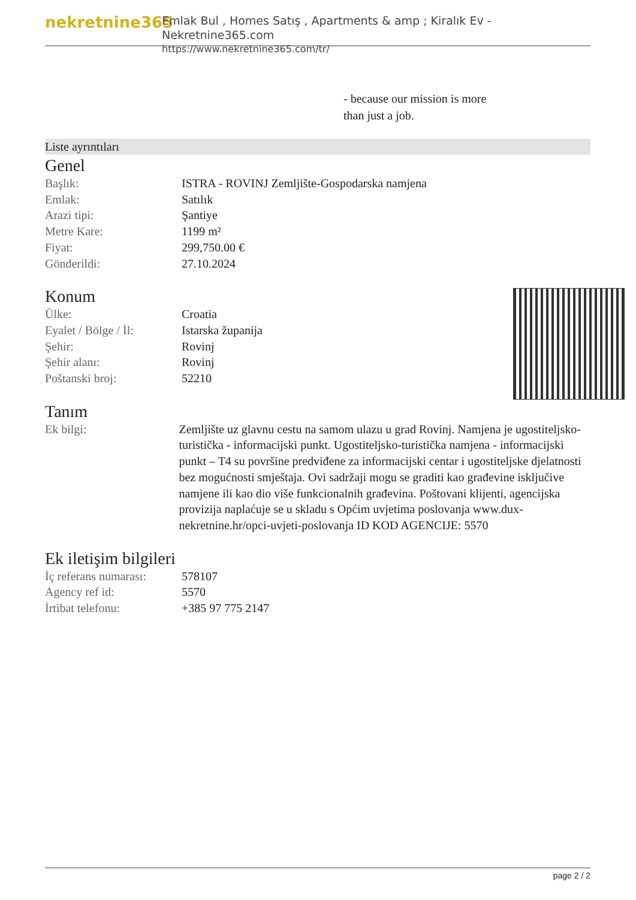nekretnine365
Emlak Bul , Homes Satış , Apartments & amp ; Kiralık Ev - Nekretnine365.com
https://www.nekretnine365.com/tr/
- because our mission is more
than just a job.
Liste ayrıntıları
Genel
| Başlık: | ISTRA - ROVINJ Zemljište-Gospodarska namjena |
| Emlak: | Satılık |
| Arazi tipi: | Şantiye |
| Metre Kare: | 1199 m² |
| Fiyat: | 299,750.00 € |
| Gönderildi: | 27.10.2024 |
Konum
| Ülke: | Croatia |
| Eyalet / Bölge / İl: | Istarska županija |
| Şehir: | Rovinj |
| Şehir alanı: | Rovinj |
| Poštanski broj: | 52210 |
Tanım
| Ek bilgi: | Zemljište uz glavnu cestu na samom ulazu u grad Rovinj. Namjena je ugostiteljsko-turistička - informacijski punkt. Ugostiteljsko-turistička namjena - informacijski punkt – T4 su površine predviđene za informacijski centar i ugostiteljske djelatnosti bez mogućnosti smještaja. Ovi sadržaji mogu se graditi kao građevine isključive namjene ili kao dio više funkcionalnih građevina. Poštovani klijenti, agencijska provizija naplaćuje se u skladu s Općim uvjetima poslovanja www.dux-nekretnine.hr/opci-uvjeti-poslovanja ID KOD AGENCIJE: 5570 |
Ek iletişim bilgileri
| İç referans numarası: | 578107 |
| Agency ref id: | 5570 |
| İrtibat telefonu: | +385 97 775 2147 |
page 2 / 2